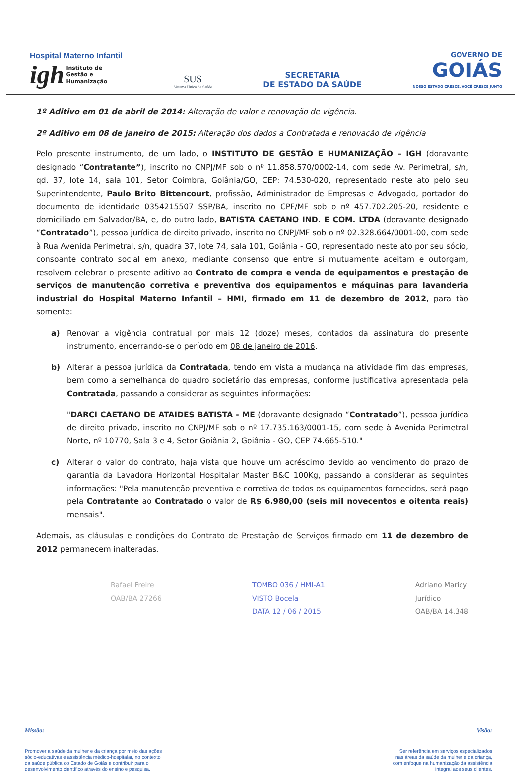Hospital Materno Infantil
igh Instituto de
Gestão e
Humanização
SUS
Sistema Único de Saúde
SECRETARIA
DE ESTADO DA SAÚDE
GOVERNO DE
GOIÁS
NOSSO ESTADO CRESCE, VOCÊ CRESCE JUNTO
1º Aditivo em 01 de abril de 2014: Alteração de valor e renovação de vigência.
2º Aditivo em 08 de janeiro de 2015: Alteração dos dados a Contratada e renovação de vigência
Pelo presente instrumento, de um lado, o INSTITUTO DE GESTÃO E HUMANIZAÇÃO – IGH (doravante designado “Contratante”), inscrito no CNPJ/MF sob o nº 11.858.570/0002-14, com sede Av. Perimetral, s/n, qd. 37, lote 14, sala 101, Setor Coimbra, Goiânia/GO, CEP: 74.530-020, representado neste ato pelo seu Superintendente, Paulo Brito Bittencourt, profissão, Administrador de Empresas e Advogado, portador do documento de identidade 0354215507 SSP/BA, inscrito no CPF/MF sob o nº 457.702.205-20, residente e domiciliado em Salvador/BA, e, do outro lado, BATISTA CAETANO IND. E COM. LTDA (doravante designado “Contratado”), pessoa jurídica de direito privado, inscrito no CNPJ/MF sob o nº 02.328.664/0001-00, com sede à Rua Avenida Perimetral, s/n, quadra 37, lote 74, sala 101, Goiânia - GO, representado neste ato por seu sócio, consoante contrato social em anexo, mediante consenso que entre si mutuamente aceitam e outorgam, resolvem celebrar o presente aditivo ao Contrato de compra e venda de equipamentos e prestação de serviços de manutenção corretiva e preventiva dos equipamentos e máquinas para lavanderia industrial do Hospital Materno Infantil – HMI, firmado em 11 de dezembro de 2012, para tão somente:
a) Renovar a vigência contratual por mais 12 (doze) meses, contados da assinatura do presente instrumento, encerrando-se o período em 08 de janeiro de 2016.
b) Alterar a pessoa jurídica da Contratada, tendo em vista a mudança na atividade fim das empresas, bem como a semelhança do quadro societário das empresas, conforme justificativa apresentada pela Contratada, passando a considerar as seguintes informações:
"DARCI CAETANO DE ATAIDES BATISTA - ME (doravante designado “Contratado”), pessoa jurídica de direito privado, inscrito no CNPJ/MF sob o nº 17.735.163/0001-15, com sede à Avenida Perimetral Norte, nº 10770, Sala 3 e 4, Setor Goiânia 2, Goiânia - GO, CEP 74.665-510."
c) Alterar o valor do contrato, haja vista que houve um acréscimo devido ao vencimento do prazo de garantia da Lavadora Horizontal Hospitalar Master B&C 100Kg, passando a considerar as seguintes informações: "Pela manutenção preventiva e corretiva de todos os equipamentos fornecidos, será pago pela Contratante ao Contratado o valor de R$ 6.980,00 (seis mil novecentos e oitenta reais) mensais".
Ademais, as cláusulas e condições do Contrato de Prestação de Serviços firmado em 11 de dezembro de 2012 permanecem inalteradas.
Rafael Freire
OAB/BA 27266
TOMBO 036 / HMI-A1
VISTO Bocela
DATA 12 / 06 / 2015
Adriano Maricy
Jurídico
OAB/BA 14.348
Missão:
Promover a saúde da mulher e da criança por meio das ações
sócio-educativas e assistência médico-hospitalar, no contexto
da saúde pública do Estado de Goiás e contribuir para o
desenvolvimento científico através do ensino e pesquisa.
Visão:
Ser referência em serviços especializados
nas áreas da saúde da mulher e da criança,
com enfoque na humanização da assistência
integral aos seus clientes.